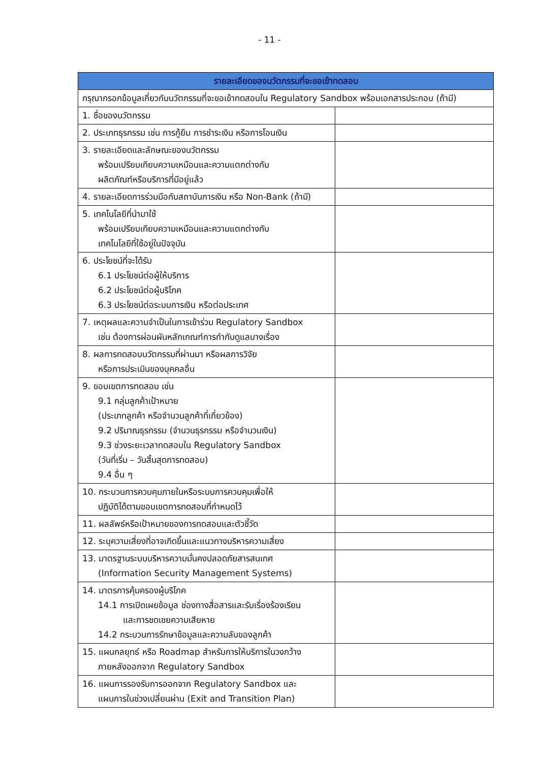- 11 -
| รายละเอียดของนวัตกรรมที่จะขอเข้าทดสอบ | |
| --- | --- |
| กรุณากรอกข้อมูลเกี่ยวกับนวัตกรรมที่จะขอเข้าทดสอบใน Regulatory Sandbox พร้อมเอกสารประกอบ (ถ้ามี) | |
| 1. ชื่อของนวัตกรรม | |
| 2. ประเภทธุรกรรม เช่น การกู้ยืม การชำระเงิน หรือการโอนเงิน | |
| 3. รายละเอียดและลักษณะของนวัตกรรม พร้อมเปรียบเทียบความเหมือนและความแตกต่างกับ ผลิตภัณฑ์หรือบริการที่มีอยู่แล้ว | |
| 4. รายละเอียดการร่วมมือกับสถาบันการเงิน หรือ Non-Bank (ถ้ามี) | |
| 5. เทคโนโลยีที่นำมาใช้ พร้อมเปรียบเทียบความเหมือนและความแตกต่างกับ เทคโนโลยีที่ใช้อยู่ในปัจจุบัน | |
| 6. ประโยชน์ที่จะได้รับ 6.1 ประโยชน์ต่อผู้ให้บริการ 6.2 ประโยชน์ต่อผู้บริโภค 6.3 ประโยชน์ต่อระบบการเงิน หรือต่อประเทศ | |
| 7. เหตุผลและความจำเป็นในการเข้าร่วม Regulatory Sandbox เช่น ต้องการผ่อนผันหลักเกณฑ์การกำกับดูแลบางเรื่อง | |
| 8. ผลการทดสอบนวัตกรรมที่ผ่านมา หรือผลการวิจัย หรือการประเมินของบุคคลอื่น | |
| 9. ขอบเขตการทดสอบ เช่น 9.1 กลุ่มลูกค้าเป้าหมาย (ประเภทลูกค้า หรือจำนวนลูกค้าที่เกี่ยวข้อง) 9.2 ปริมาณธุรกรรม (จำนวนธุรกรรม หรือจำนวนเงิน) 9.3 ช่วงระยะเวลาทดสอบใน Regulatory Sandbox (วันที่เริ่ม – วันสิ้นสุดการทดสอบ) 9.4 อื่น ๆ | |
| 10. กระบวนการควบคุมภายในหรือระบบการควบคุมเพื่อให้ ปฏิบัติได้ตามขอบเขตการทดสอบที่กำหนดไว้ | |
| 11. ผลลัพธ์หรือเป้าหมายของการทดสอบและตัวชี้วัด | |
| 12. ระบุความเสี่ยงที่อาจเกิดขึ้นและแนวทางบริหารความเสี่ยง | |
| 13. มาตรฐานระบบบริหารความมั่นคงปลอดภัยสารสนเทศ (Information Security Management Systems) | |
| 14. มาตรการคุ้มครองผู้บริโภค 14.1 การเปิดเผยข้อมูล ช่องทางสื่อสารและรับเรื่องร้องเรียน และการชดเชยความเสียหาย 14.2 กระบวนการรักษาข้อมูลและความลับของลูกค้า | |
| 15. แผนกลยุทธ์ หรือ Roadmap สำหรับการให้บริการในวงกว้าง ภายหลังออกจาก Regulatory Sandbox | |
| 16. แผนการรองรับการออกจาก Regulatory Sandbox และ แผนการในช่วงเปลี่ยนผ่าน (Exit and Transition Plan) | |